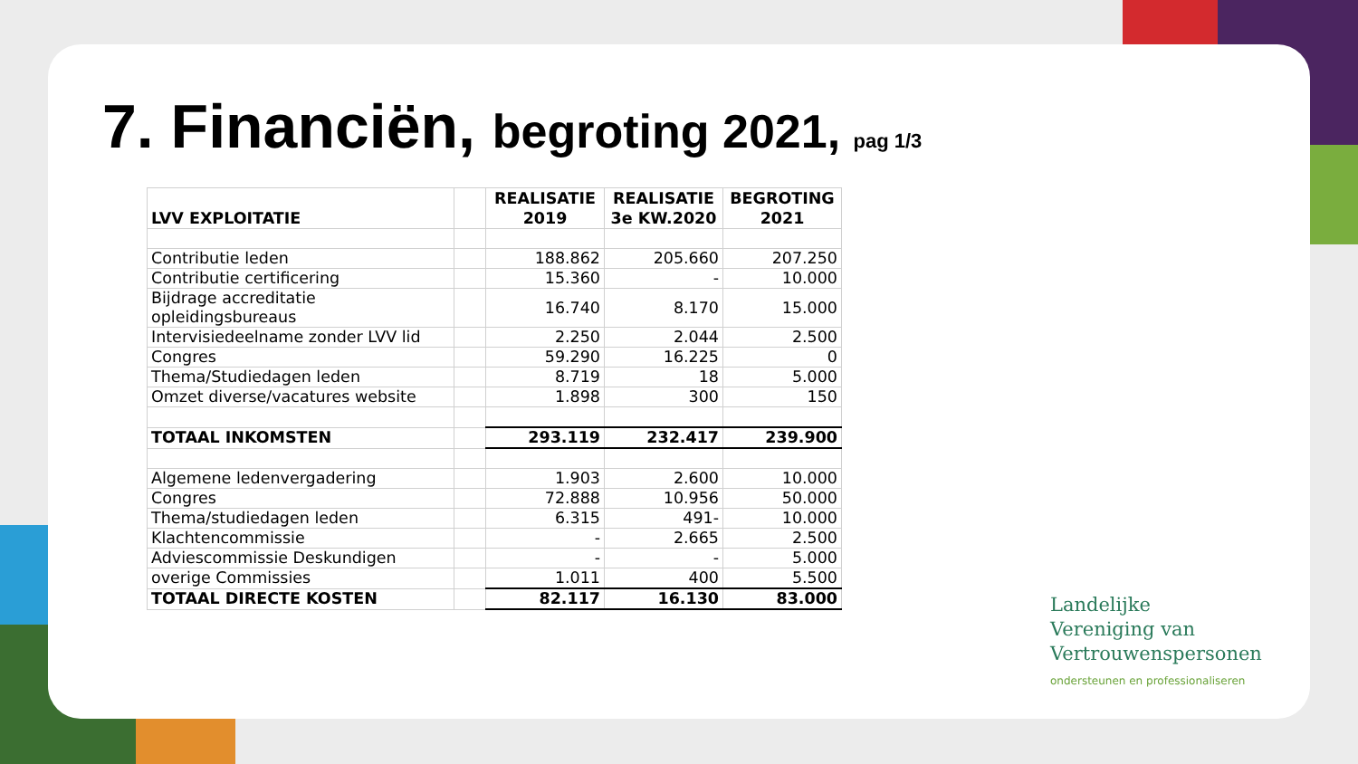7. Financiën, begroting 2021, pag 1/3
| LVV EXPLOITATIE | | REALISATIE 2019 | REALISATIE 3e KW.2020 | BEGROTING 2021 |
| --- | --- | --- | --- | --- |
| Contributie leden | | 188.862 | 205.660 | 207.250 |
| Contributie certificering | | 15.360 | - | 10.000 |
| Bijdrage accreditatie opleidingsbureaus | | 16.740 | 8.170 | 15.000 |
| Intervisiedeelname zonder LVV lid | | 2.250 | 2.044 | 2.500 |
| Congres | | 59.290 | 16.225 | 0 |
| Thema/Studiedagen leden | | 8.719 | 18 | 5.000 |
| Omzet diverse/vacatures website | | 1.898 | 300 | 150 |
| TOTAAL INKOMSTEN | | 293.119 | 232.417 | 239.900 |
| Algemene ledenvergadering | | 1.903 | 2.600 | 10.000 |
| Congres | | 72.888 | 10.956 | 50.000 |
| Thema/studiedagen leden | | 6.315 | 491- | 10.000 |
| Klachtencommissie | | - | 2.665 | 2.500 |
| Adviescommissie Deskundigen | | - | - | 5.000 |
| overige Commissies | | 1.011 | 400 | 5.500 |
| TOTAAL DIRECTE KOSTEN | | 82.117 | 16.130 | 83.000 |
Landelijke
Vereniging van
Vertrouwenspersonen
ondersteunen en professionaliseren